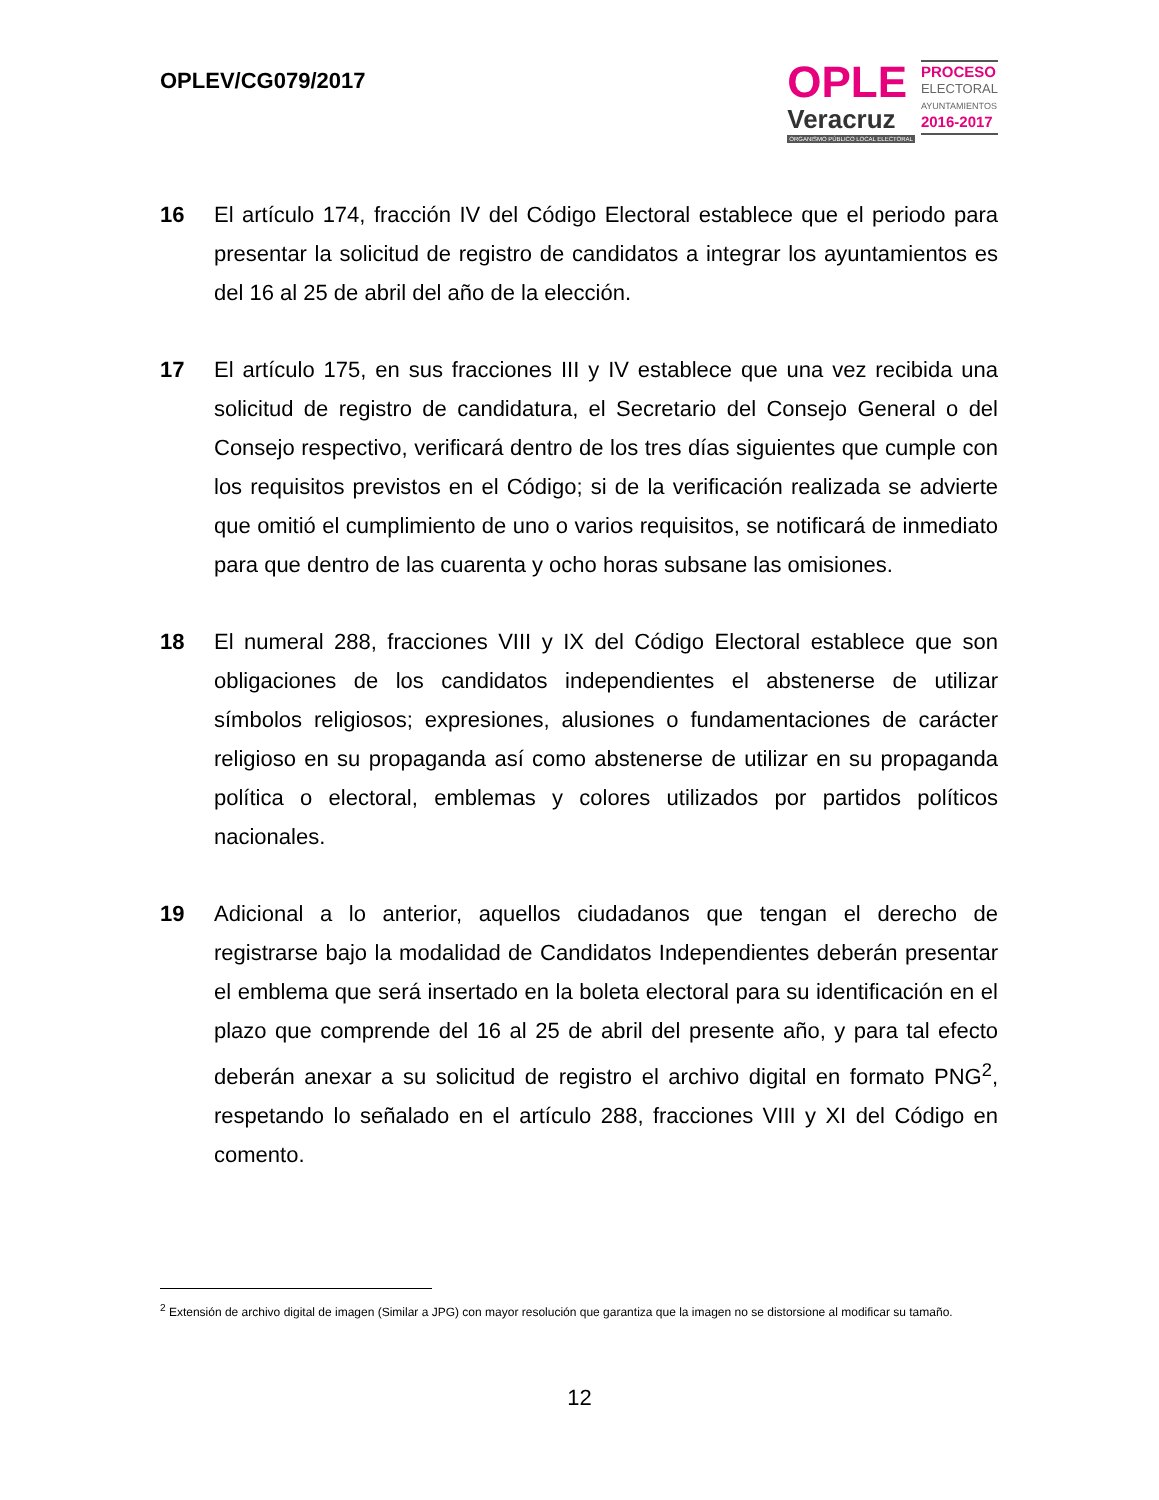OPLEV/CG079/2017
OPLE
Veracruz
ORGANISMO PÚBLICO LOCAL ELECTORAL
PROCESO
ELECTORAL
AYUNTAMIENTOS
2016-2017
16 El artículo 174, fracción IV del Código Electoral establece que el periodo para presentar la solicitud de registro de candidatos a integrar los ayuntamientos es del 16 al 25 de abril del año de la elección.
17 El artículo 175, en sus fracciones III y IV establece que una vez recibida una solicitud de registro de candidatura, el Secretario del Consejo General o del Consejo respectivo, verificará dentro de los tres días siguientes que cumple con los requisitos previstos en el Código; si de la verificación realizada se advierte que omitió el cumplimiento de uno o varios requisitos, se notificará de inmediato para que dentro de las cuarenta y ocho horas subsane las omisiones.
18 El numeral 288, fracciones VIII y IX del Código Electoral establece que son obligaciones de los candidatos independientes el abstenerse de utilizar símbolos religiosos; expresiones, alusiones o fundamentaciones de carácter religioso en su propaganda así como abstenerse de utilizar en su propaganda política o electoral, emblemas y colores utilizados por partidos políticos nacionales.
19 Adicional a lo anterior, aquellos ciudadanos que tengan el derecho de registrarse bajo la modalidad de Candidatos Independientes deberán presentar el emblema que será insertado en la boleta electoral para su identificación en el plazo que comprende del 16 al 25 de abril del presente año, y para tal efecto deberán anexar a su solicitud de registro el archivo digital en formato PNG<sup>2</sup>, respetando lo señalado en el artículo 288, fracciones VIII y XI del Código en comento.
<sup>2</sup> Extensión de archivo digital de imagen (Similar a JPG) con mayor resolución que garantiza que la imagen no se distorsione al modificar su tamaño.
12